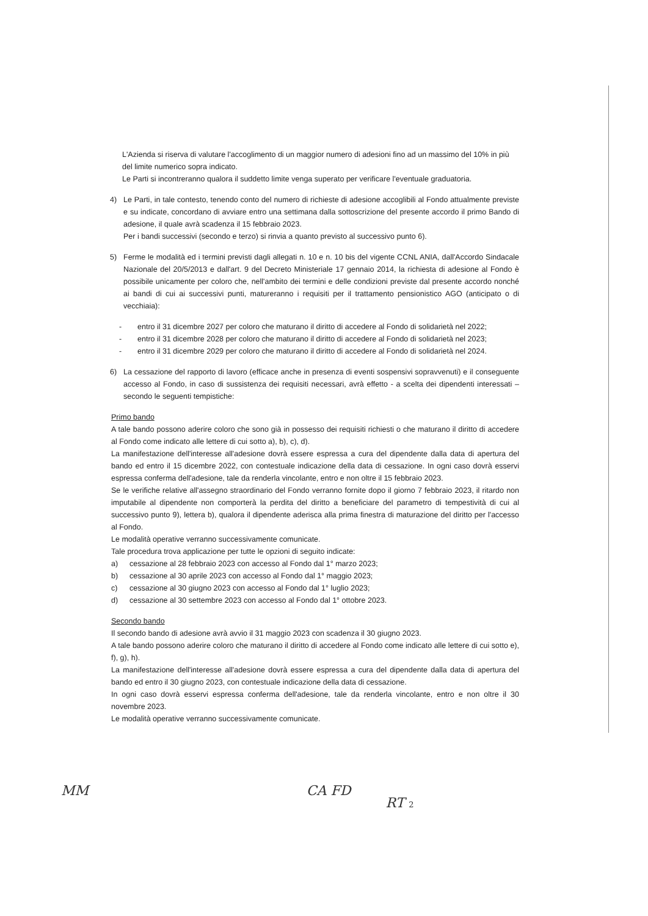L'Azienda si riserva di valutare l'accoglimento di un maggior numero di adesioni fino ad un massimo del 10% in più del limite numerico sopra indicato.
Le Parti si incontreranno qualora il suddetto limite venga superato per verificare l'eventuale graduatoria.
4) Le Parti, in tale contesto, tenendo conto del numero di richieste di adesione accoglibili al Fondo attualmente previste e su indicate, concordano di avviare entro una settimana dalla sottoscrizione del presente accordo il primo Bando di adesione, il quale avrà scadenza il 15 febbraio 2023.
Per i bandi successivi (secondo e terzo) si rinvia a quanto previsto al successivo punto 6).
5) Ferme le modalità ed i termini previsti dagli allegati n. 10 e n. 10 bis del vigente CCNL ANIA, dall'Accordo Sindacale Nazionale del 20/5/2013 e dall'art. 9 del Decreto Ministeriale 17 gennaio 2014, la richiesta di adesione al Fondo è possibile unicamente per coloro che, nell'ambito dei termini e delle condizioni previste dal presente accordo nonché ai bandi di cui ai successivi punti, matureranno i requisiti per il trattamento pensionistico AGO (anticipato o di vecchiaia):
- entro il 31 dicembre 2027 per coloro che maturano il diritto di accedere al Fondo di solidarietà nel 2022;
- entro il 31 dicembre 2028 per coloro che maturano il diritto di accedere al Fondo di solidarietà nel 2023;
- entro il 31 dicembre 2029 per coloro che maturano il diritto di accedere al Fondo di solidarietà nel 2024.
6) La cessazione del rapporto di lavoro (efficace anche in presenza di eventi sospensivi sopravvenuti) e il conseguente accesso al Fondo, in caso di sussistenza dei requisiti necessari, avrà effetto - a scelta dei dipendenti interessati – secondo le seguenti tempistiche:
Primo bando
A tale bando possono aderire coloro che sono già in possesso dei requisiti richiesti o che maturano il diritto di accedere al Fondo come indicato alle lettere di cui sotto a), b), c), d).
La manifestazione dell'interesse all'adesione dovrà essere espressa a cura del dipendente dalla data di apertura del bando ed entro il 15 dicembre 2022, con contestuale indicazione della data di cessazione. In ogni caso dovrà esservi espressa conferma dell'adesione, tale da renderla vincolante, entro e non oltre il 15 febbraio 2023.
Se le verifiche relative all'assegno straordinario del Fondo verranno fornite dopo il giorno 7 febbraio 2023, il ritardo non imputabile al dipendente non comporterà la perdita del diritto a beneficiare del parametro di tempestività di cui al successivo punto 9), lettera b), qualora il dipendente aderisca alla prima finestra di maturazione del diritto per l'accesso al Fondo.
Le modalità operative verranno successivamente comunicate.
Tale procedura trova applicazione per tutte le opzioni di seguito indicate:
a) cessazione al 28 febbraio 2023 con accesso al Fondo dal 1° marzo 2023;
b) cessazione al 30 aprile 2023 con accesso al Fondo dal 1° maggio 2023;
c) cessazione al 30 giugno 2023 con accesso al Fondo dal 1° luglio 2023;
d) cessazione al 30 settembre 2023 con accesso al Fondo dal 1° ottobre 2023.
Secondo bando
Il secondo bando di adesione avrà avvio il 31 maggio 2023 con scadenza il 30 giugno 2023.
A tale bando possono aderire coloro che maturano il diritto di accedere al Fondo come indicato alle lettere di cui sotto e), f), g), h).
La manifestazione dell'interesse all'adesione dovrà essere espressa a cura del dipendente dalla data di apertura del bando ed entro il 30 giugno 2023, con contestuale indicazione della data di cessazione.
In ogni caso dovrà esservi espressa conferma dell'adesione, tale da renderla vincolante, entro e non oltre il 30 novembre 2023.
Le modalità operative verranno successivamente comunicate.
MM CA FD
RT 2